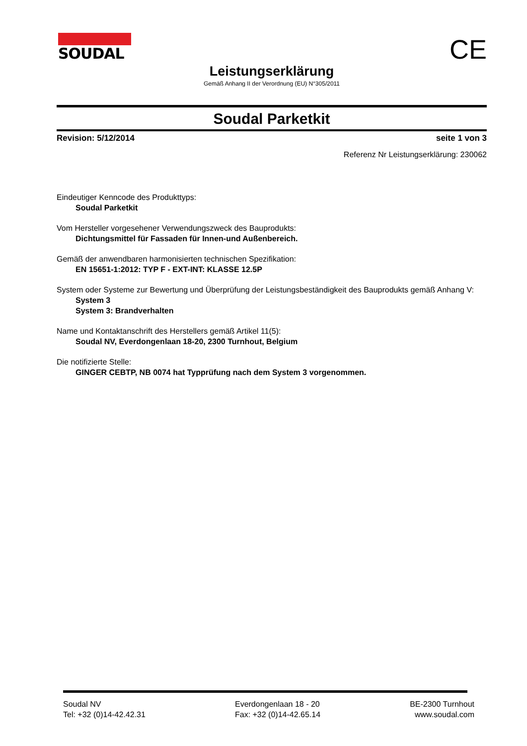SOUDAL CE
Leistungserklärung
Gemäß Anhang II der Verordnung (EU) N°305/2011
Soudal Parketkit
Revision: 5/12/2014 seite 1 von 3
Referenz Nr Leistungserklärung: 230062
Eindeutiger Kenncode des Produkttyps:
Soudal Parketkit
Vom Hersteller vorgesehener Verwendungszweck des Bauprodukts:
Dichtungsmittel für Fassaden für Innen-und Außenbereich.
Gemäß der anwendbaren harmonisierten technischen Spezifikation:
EN 15651-1:2012: TYP F - EXT-INT: KLASSE 12.5P
System oder Systeme zur Bewertung und Überprüfung der Leistungsbeständigkeit des Bauprodukts gemäß Anhang V:
System 3
System 3: Brandverhalten
Name und Kontaktanschrift des Herstellers gemäß Artikel 11(5):
Soudal NV, Everdongenlaan 18-20, 2300 Turnhout, Belgium
Die notifizierte Stelle:
GINGER CEBTP, NB 0074 hat Typprüfung nach dem System 3 vorgenommen.
Soudal NV
Tel: +32 (0)14-42.42.31
Everdongenlaan 18 - 20
Fax: +32 (0)14-42.65.14
BE-2300 Turnhout
www.soudal.com